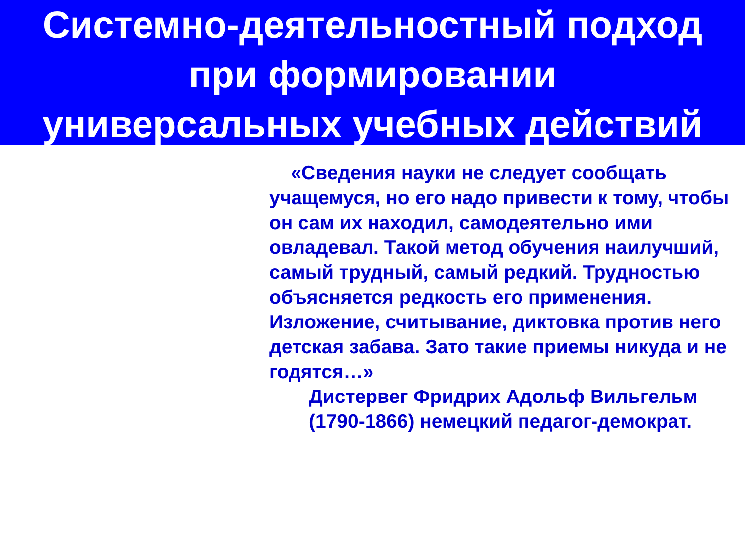Системно-деятельностный подход
при формировании
универсальных учебных действий
«Сведения науки не следует сообщать учащемуся, но его надо привести к тому, чтобы он сам их находил, самодеятельно ими овладевал. Такой метод обучения наилучший, самый трудный, самый редкий. Трудностью объясняется редкость его применения. Изложение, считывание, диктовка против него детская забава. Зато такие приемы никуда и не годятся…»
Дистервег Фридрих Адольф Вильгельм (1790-1866) немецкий педагог-демократ.